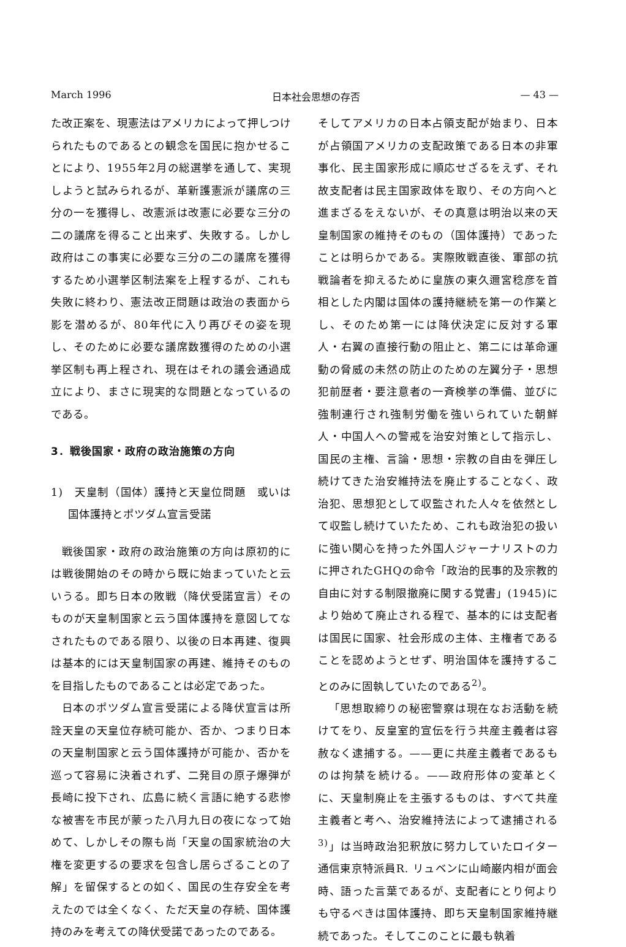March 1996 日本社会思想の存否 — 43 —
た改正案を、現憲法はアメリカによって押しつけられたものであるとの観念を国民に抱かせることにより、1955年2月の総選挙を通して、実現しようと試みられるが、革新護憲派が議席の三分の一を獲得し、改憲派は改憲に必要な三分の二の議席を得ること出来ず、失敗する。しかし政府はこの事実に必要な三分の二の議席を獲得するため小選挙区制法案を上程するが、これも失敗に終わり、憲法改正問題は政治の表面から影を潜めるが、80年代に入り再びその姿を現し、そのために必要な議席数獲得のための小選挙区制も再上程され、現在はそれの議会通過成立により、まさに現実的な問題となっているのである。
3．戦後国家・政府の政治施策の方向
1)　天皇制（国体）護持と天皇位問題　或いは国体護持とポツダム宣言受諾
戦後国家・政府の政治施策の方向は原初的には戦後開始のその時から既に始まっていたと云いうる。即ち日本の敗戦（降伏受諾宣言）そのものが天皇制国家と云う国体護持を意図してなされたものである限り、以後の日本再建、復興は基本的には天皇制国家の再建、維持そのものを目指したものであることは必定であった。
日本のポツダム宣言受諾による降伏宣言は所詮天皇の天皇位存続可能か、否か、つまり日本の天皇制国家と云う国体護持が可能か、否かを巡って容易に決着されず、二発目の原子爆弾が長崎に投下され、広島に続く言語に絶する悲惨な被害を市民が蒙った八月九日の夜になって始めて、しかしその際も尚「天皇の国家統治の大権を変更するの要求を包含し居らざることの了解」を留保するとの如く、国民の生存安全を考えたのでは全くなく、ただ天皇の存続、国体護持のみを考えての降伏受諾であったのである。
そしてアメリカの日本占領支配が始まり、日本が占領国アメリカの支配政策である日本の非軍事化、民主国家形成に順応せざるをえず、それ故支配者は民主国家政体を取り、その方向へと進まざるをえないが、その真意は明治以来の天皇制国家の維持そのもの（国体護持）であったことは明らかである。実際敗戦直後、軍部の抗戦論者を抑えるために皇族の東久邇宮稔彦を首相とした内閣は国体の護持継続を第一の作業とし、そのため第一には降伏決定に反対する軍人・右翼の直接行動の阻止と、第二には革命運動の脅威の未然の防止のための左翼分子・思想犯前歴者・要注意者の一斉検挙の準備、並びに強制連行され強制労働を強いられていた朝鮮人・中国人への警戒を治安対策として指示し、国民の主権、言論・思想・宗教の自由を弾圧し続けてきた治安維持法を廃止することなく、政治犯、思想犯として収監された人々を依然として収監し続けていたため、これも政治犯の扱いに強い関心を持った外国人ジャーナリストの力に押されたGHQの命令「政治的民事的及宗教的自由に対する制限撤廃に関する覚書」(1945)により始めて廃止される程で、基本的には支配者は国民に国家、社会形成の主体、主権者であることを認めようとせず、明治国体を護持することのみに固執していたのである<sup>2)</sup>。
「思想取締りの秘密警察は現在なお活動を続けてをり、反皇室的宣伝を行う共産主義者は容赦なく逮捕する。——更に共産主義者であるものは拘禁を続ける。——政府形体の変革とくに、天皇制廃止を主張するものは、すべて共産主義者と考へ、治安維持法によって逮捕される<sup>3)</sup>」は当時政治犯釈放に努力していたロイター通信東京特派員R. リュベンに山崎巌内相が面会時、語った言葉であるが、支配者にとり何よりも守るべきは国体護持、即ち天皇制国家維持継続であった。そしてこのことに最も執着